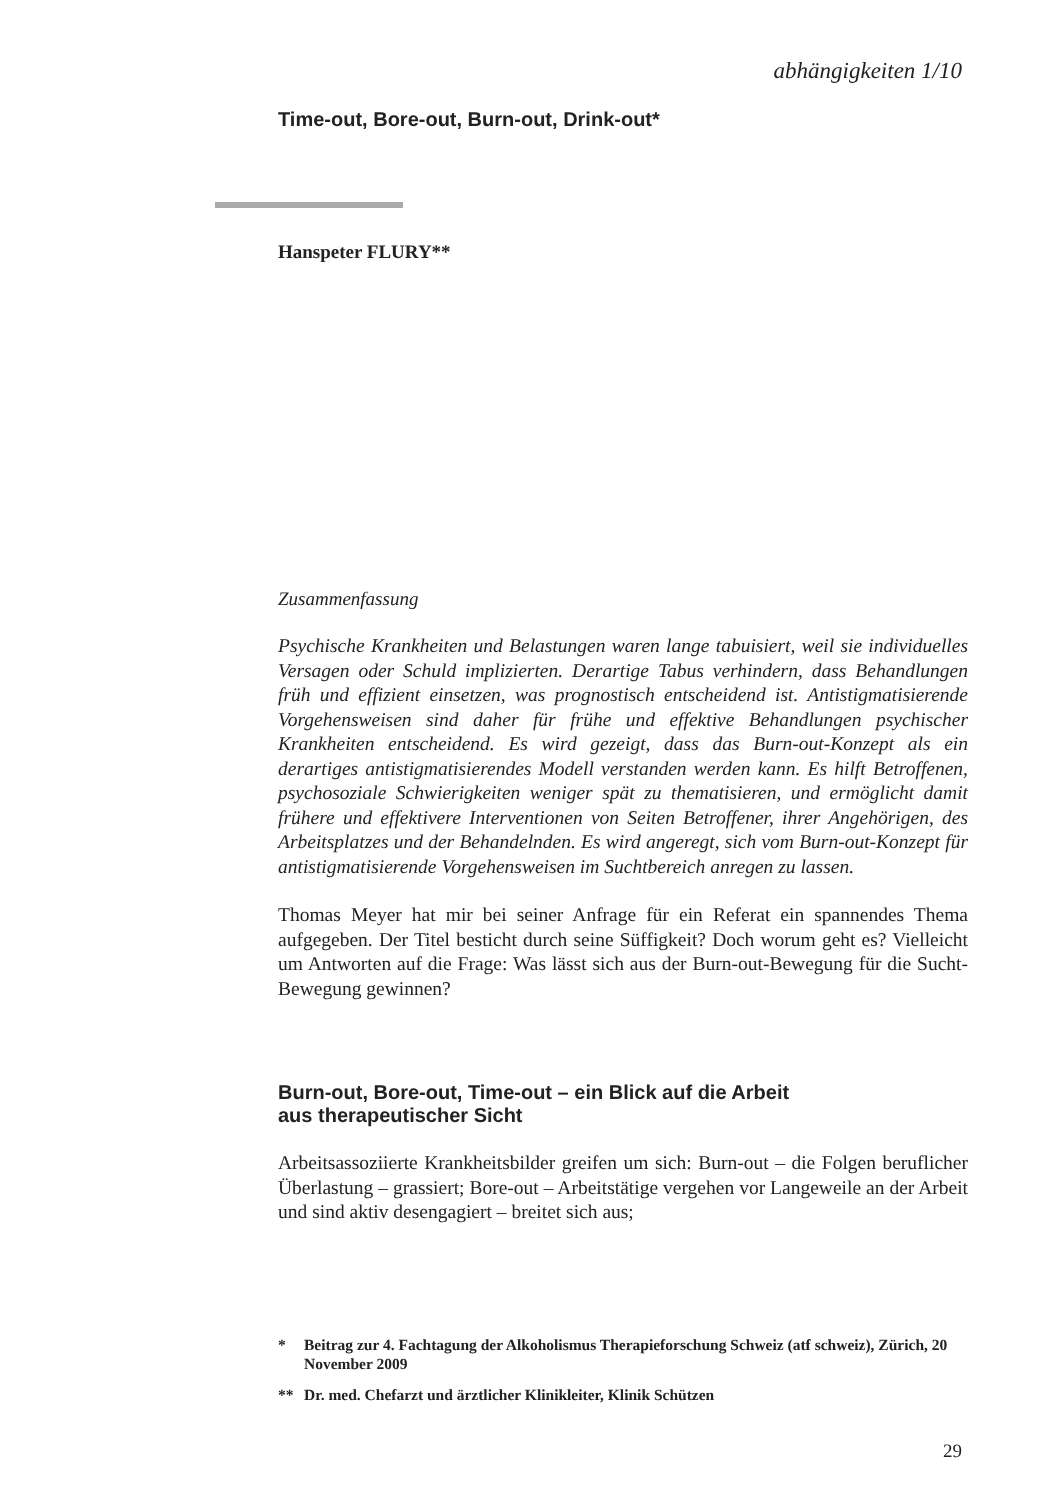abhängigkeiten 1/10
Time-out, Bore-out, Burn-out, Drink-out*
Hanspeter FLURY**
Zusammenfassung
Psychische Krankheiten und Belastungen waren lange tabuisiert, weil sie individuelles Versagen oder Schuld implizierten. Derartige Tabus verhindern, dass Behandlungen früh und effizient einsetzen, was prognostisch entscheidend ist. Antistigmatisierende Vorgehensweisen sind daher für frühe und effektive Behandlungen psychischer Krankheiten entscheidend. Es wird gezeigt, dass das Burn-out-Konzept als ein derartiges antistigmatisierendes Modell verstanden werden kann. Es hilft Betroffenen, psychosoziale Schwierigkeiten weniger spät zu thematisieren, und ermöglicht damit frühere und effektivere Interventionen von Seiten Betroffener, ihrer Angehörigen, des Arbeitsplatzes und der Behandelnden. Es wird angeregt, sich vom Burn-out-Konzept für antistigmatisierende Vorgehensweisen im Suchtbereich anregen zu lassen.
Thomas Meyer hat mir bei seiner Anfrage für ein Referat ein spannendes Thema aufgegeben. Der Titel besticht durch seine Süffigkeit? Doch worum geht es? Vielleicht um Antworten auf die Frage: Was lässt sich aus der Burn-out-Bewegung für die Sucht-Bewegung gewinnen?
Burn-out, Bore-out, Time-out – ein Blick auf die Arbeit
aus therapeutischer Sicht
Arbeitsassoziierte Krankheitsbilder greifen um sich: Burn-out – die Folgen beruflicher Überlastung – grassiert; Bore-out – Arbeitstätige vergehen vor Langeweile an der Arbeit und sind aktiv desengagiert – breitet sich aus;
* Beitrag zur 4. Fachtagung der Alkoholismus Therapieforschung Schweiz (atf schweiz), Zürich, 20 November 2009
** Dr. med. Chefarzt und ärztlicher Klinikleiter, Klinik Schützen
29